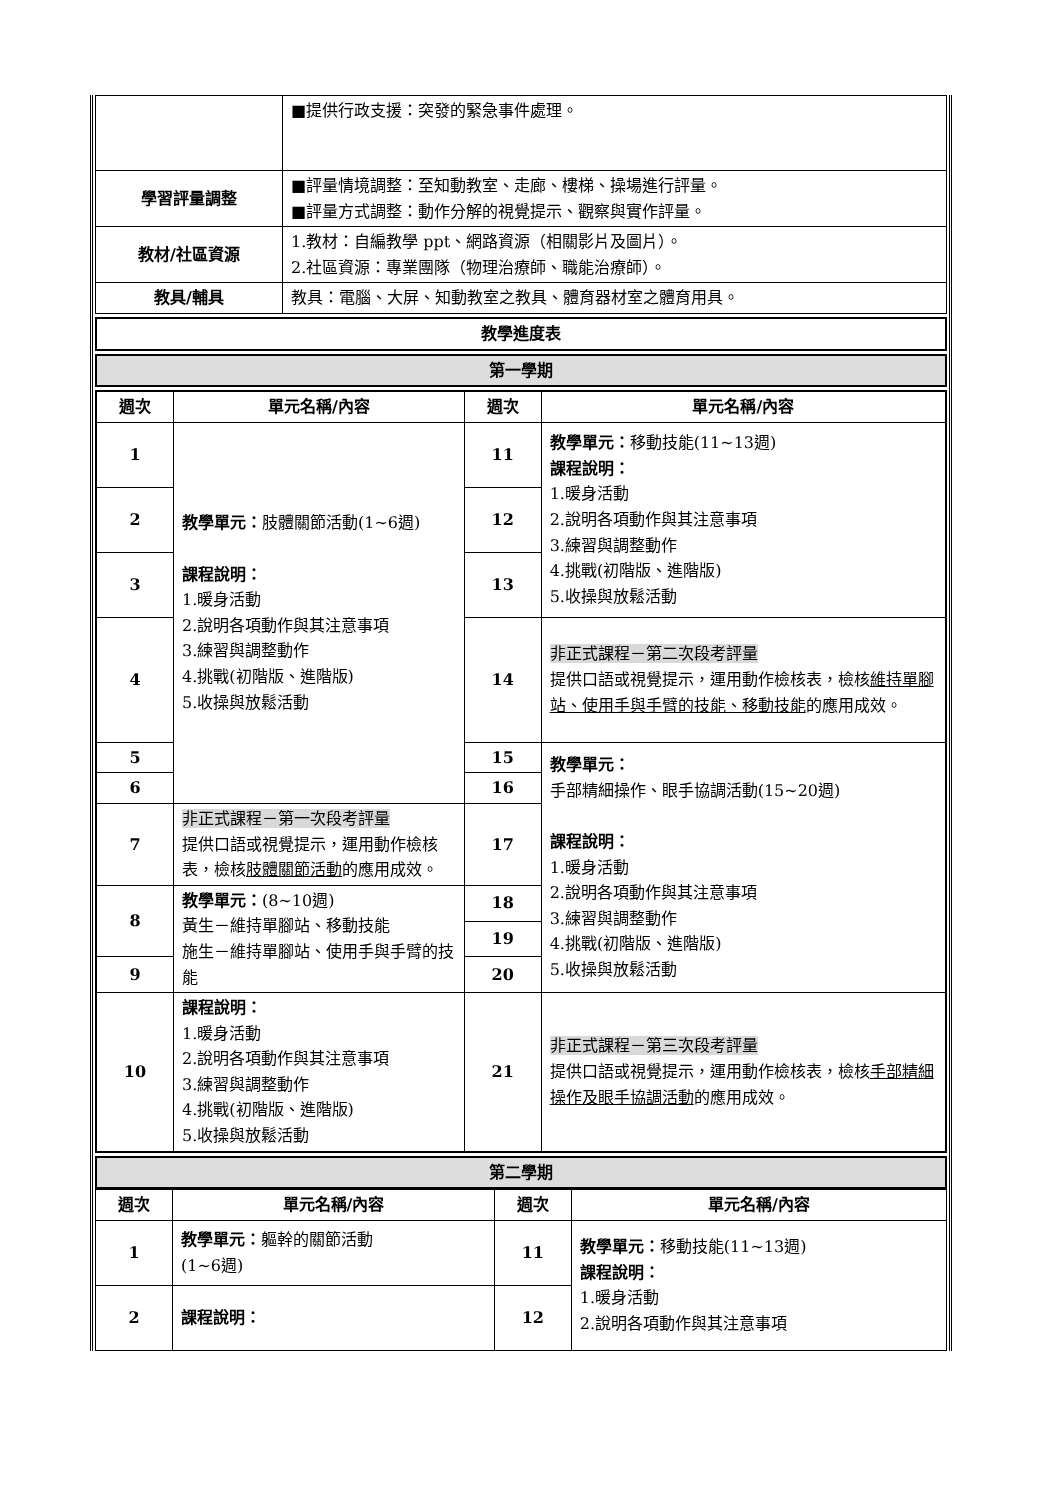| | ■提供行政支援：突發的緊急事件處理。 |
| 學習評量調整 | ■評量情境調整：至知動教室、走廊、樓梯、操場進行評量。 ■評量方式調整：動作分解的視覺提示、觀察與實作評量。 |
| 教材/社區資源 | 1.教材：自編教學 ppt、網路資源（相關影片及圖片）。 2.社區資源：專業團隊（物理治療師、職能治療師）。 |
| 教具/輔具 | 教具：電腦、大屏、知動教室之教具、體育器材室之體育用具。 |
| 教學進度表 |
| 第一學期 |
| 週次 | 單元名稱/內容 | 週次 | 單元名稱/內容 |
| --- | --- | --- | --- |
| 1 | 教學單元： 肢體關節活動(1~6週) 課程說明： 1.暖身活動 2.說明各項動作與其注意事項 3.練習與調整動作 4.挑戰(初階版、進階版) 5.收操與放鬆活動 | 11 | 教學單元： 移動技能(11~13週) 課程說明： 1.暖身活動 2.說明各項動作與其注意事項 3.練習與調整動作 4.挑戰(初階版、進階版) 5.收操與放鬆活動 |
| 2 | | 12 | |
| 3 | | 13 | |
| 4 | | 14 | 非正式課程－第二次段考評量 提供口語或視覺提示，運用動作檢核表，檢核 維持單腳站、使用手與手臂的技能、移動技能 的應用成效。 |
| 5 | | 15 | 教學單元： 手部精細操作、眼手協調活動(15~20週) 課程說明： 1.暖身活動 2.說明各項動作與其注意事項 3.練習與調整動作 4.挑戰(初階版、進階版) 5.收操與放鬆活動 |
| 6 | | 16 | |
| 7 | 非正式課程－第一次段考評量 提供口語或視覺提示，運用動作檢核表，檢核 肢體關節活動 的應用成效。 | 17 | |
| 8 | 教學單元： (8~10週) 黃生－維持單腳站、移動技能 施生－維持單腳站、使用手與手臂的技能 | 18 | |
| | | 19 | |
| 9 | | 20 | |
| 10 | 課程說明： 1.暖身活動 2.說明各項動作與其注意事項 3.練習與調整動作 4.挑戰(初階版、進階版) 5.收操與放鬆活動 | 21 | 非正式課程－第三次段考評量 提供口語或視覺提示，運用動作檢核表，檢核 手部精細操作及眼手協調活動 的應用成效。 |
| 第二學期 |
| 週次 | 單元名稱/內容 | 週次 | 單元名稱/內容 |
| --- | --- | --- | --- |
| 1 | 教學單元： 軀幹的關節活動 (1~6週) | 11 | 教學單元： 移動技能(11~13週) 課程說明： 1.暖身活動 2.說明各項動作與其注意事項 |
| 2 | 課程說明： | 12 | |